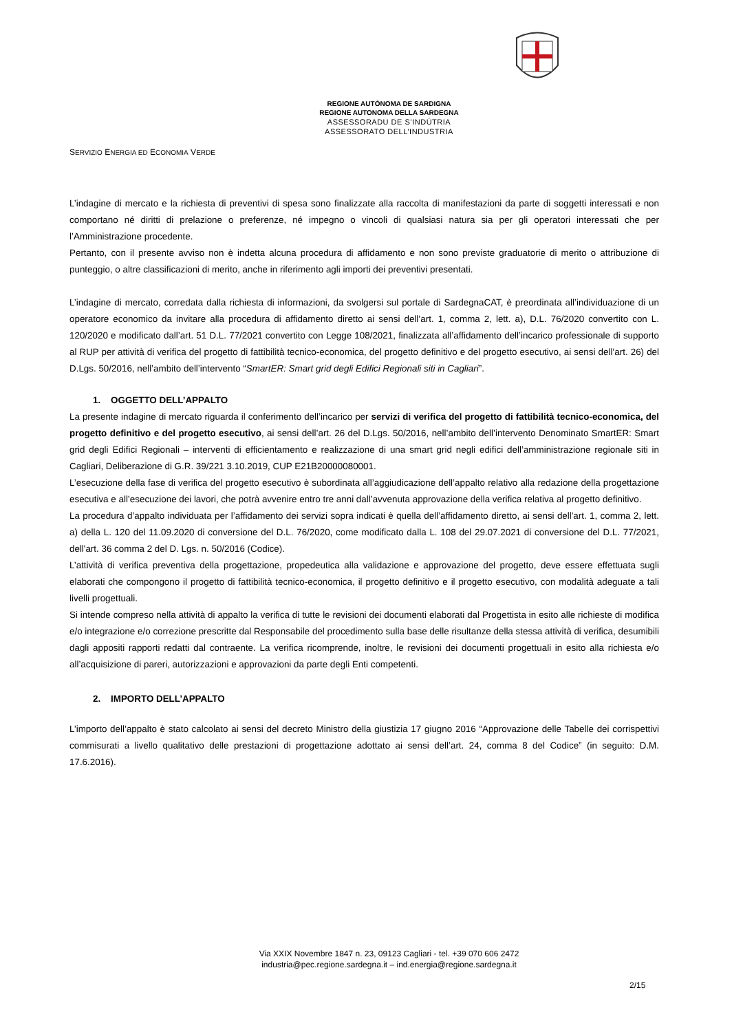REGIONE AUTÒNOMA DE SARDIGNA
REGIONE AUTONOMA DELLA SARDEGNA
ASSESSORADU DE S’INDÚTRIA
ASSESSORATO DELL’INDUSTRIA
SERVIZIO ENERGIA ED ECONOMIA VERDE
L’indagine di mercato e la richiesta di preventivi di spesa sono finalizzate alla raccolta di manifestazioni da parte di soggetti interessati e non comportano né diritti di prelazione o preferenze, né impegno o vincoli di qualsiasi natura sia per gli operatori interessati che per l’Amministrazione procedente.
Pertanto, con il presente avviso non è indetta alcuna procedura di affidamento e non sono previste graduatorie di merito o attribuzione di punteggio, o altre classificazioni di merito, anche in riferimento agli importi dei preventivi presentati.
L’indagine di mercato, corredata dalla richiesta di informazioni, da svolgersi sul portale di SardegnaCAT, è preordinata all’individuazione di un operatore economico da invitare alla procedura di affidamento diretto ai sensi dell’art. 1, comma 2, lett. a), D.L. 76/2020 convertito con L. 120/2020 e modificato dall’art. 51 D.L. 77/2021 convertito con Legge 108/2021, finalizzata all’affidamento dell’incarico professionale di supporto al RUP per attività di verifica del progetto di fattibilità tecnico-economica, del progetto definitivo e del progetto esecutivo, ai sensi dell’art. 26) del D.Lgs. 50/2016, nell’ambito dell’intervento “SmartER: Smart grid degli Edifici Regionali siti in Cagliari”.
1. OGGETTO DELL’APPALTO
La presente indagine di mercato riguarda il conferimento dell’incarico per servizi di verifica del progetto di fattibilità tecnico-economica, del progetto definitivo e del progetto esecutivo, ai sensi dell’art. 26 del D.Lgs. 50/2016, nell’ambito dell’intervento Denominato SmartER: Smart grid degli Edifici Regionali – interventi di efficientamento e realizzazione di una smart grid negli edifici dell’amministrazione regionale siti in Cagliari, Deliberazione di G.R. 39/221 3.10.2019, CUP E21B20000080001.
L’esecuzione della fase di verifica del progetto esecutivo è subordinata all’aggiudicazione dell’appalto relativo alla redazione della progettazione esecutiva e all’esecuzione dei lavori, che potrà avvenire entro tre anni dall’avvenuta approvazione della verifica relativa al progetto definitivo.
La procedura d’appalto individuata per l’affidamento dei servizi sopra indicati è quella dell’affidamento diretto, ai sensi dell'art. 1, comma 2, lett. a) della L. 120 del 11.09.2020 di conversione del D.L. 76/2020, come modificato dalla L. 108 del 29.07.2021 di conversione del D.L. 77/2021, dell'art. 36 comma 2 del D. Lgs. n. 50/2016 (Codice).
L’attività di verifica preventiva della progettazione, propedeutica alla validazione e approvazione del progetto, deve essere effettuata sugli elaborati che compongono il progetto di fattibilità tecnico-economica, il progetto definitivo e il progetto esecutivo, con modalità adeguate a tali livelli progettuali.
Si intende compreso nella attività di appalto la verifica di tutte le revisioni dei documenti elaborati dal Progettista in esito alle richieste di modifica e/o integrazione e/o correzione prescritte dal Responsabile del procedimento sulla base delle risultanze della stessa attività di verifica, desumibili dagli appositi rapporti redatti dal contraente. La verifica ricomprende, inoltre, le revisioni dei documenti progettuali in esito alla richiesta e/o all’acquisizione di pareri, autorizzazioni e approvazioni da parte degli Enti competenti.
2. IMPORTO DELL’APPALTO
L’importo dell’appalto è stato calcolato ai sensi del decreto Ministro della giustizia 17 giugno 2016 “Approvazione delle Tabelle dei corrispettivi commisurati a livello qualitativo delle prestazioni di progettazione adottato ai sensi dell’art. 24, comma 8 del Codice” (in seguito: D.M. 17.6.2016).
Via XXIX Novembre 1847 n. 23, 09123 Cagliari - tel. +39 070 606 2472
industria@pec.regione.sardegna.it – ind.energia@regione.sardegna.it
2/15